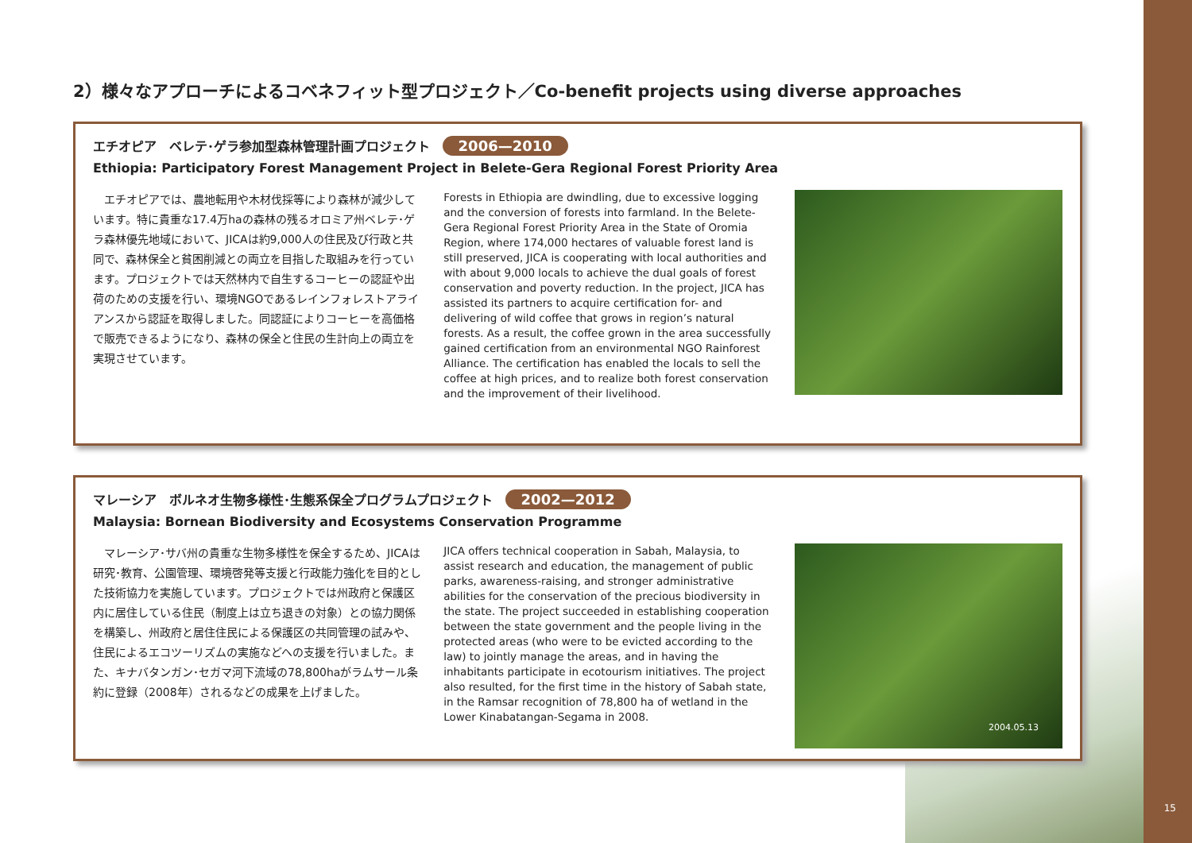2）様々なアプローチによるコベネフィット型プロジェクト／Co-benefit projects using diverse approaches
エチオピア　ベレテ･ゲラ参加型森林管理計画プロジェクト 2006—2010
Ethiopia: Participatory Forest Management Project in Belete-Gera Regional Forest Priority Area
エチオピアでは、農地転用や木材伐採等により森林が減少しています。特に貴重な17.4万haの森林の残るオロミア州ベレテ･ゲラ森林優先地域において、JICAは約9,000人の住民及び行政と共同で、森林保全と貧困削減との両立を目指した取組みを行っています。プロジェクトでは天然林内で自生するコーヒーの認証や出荷のための支援を行い、環境NGOであるレインフォレストアライアンスから認証を取得しました。同認証によりコーヒーを高価格で販売できるようになり、森林の保全と住民の生計向上の両立を実現させています。
Forests in Ethiopia are dwindling, due to excessive logging and the conversion of forests into farmland. In the Belete-Gera Regional Forest Priority Area in the State of Oromia Region, where 174,000 hectares of valuable forest land is still preserved, JICA is cooperating with local authorities and with about 9,000 locals to achieve the dual goals of forest conservation and poverty reduction. In the project, JICA has assisted its partners to acquire certification for- and delivering of wild coffee that grows in region’s natural forests. As a result, the coffee grown in the area successfully gained certification from an environmental NGO Rainforest Alliance. The certification has enabled the locals to sell the coffee at high prices, and to realize both forest conservation and the improvement of their livelihood.
マレーシア　ボルネオ生物多様性･生態系保全プログラムプロジェクト 2002—2012
Malaysia: Bornean Biodiversity and Ecosystems Conservation Programme
マレーシア･サバ州の貴重な生物多様性を保全するため、JICAは研究･教育、公園管理、環境啓発等支援と行政能力強化を目的とした技術協力を実施しています。プロジェクトでは州政府と保護区内に居住している住民（制度上は立ち退きの対象）との協力関係を構築し、州政府と居住住民による保護区の共同管理の試みや、住民によるエコツーリズムの実施などへの支援を行いました。また、キナバタンガン･セガマ河下流域の78,800haがラムサール条約に登録（2008年）されるなどの成果を上げました。
JICA offers technical cooperation in Sabah, Malaysia, to assist research and education, the management of public parks, awareness-raising, and stronger administrative abilities for the conservation of the precious biodiversity in the state. The project succeeded in establishing cooperation between the state government and the people living in the protected areas (who were to be evicted according to the law) to jointly manage the areas, and in having the inhabitants participate in ecotourism initiatives. The project also resulted, for the first time in the history of Sabah state, in the Ramsar recognition of 78,800 ha of wetland in the Lower Kinabatangan-Segama in 2008.
2004.05.13
15